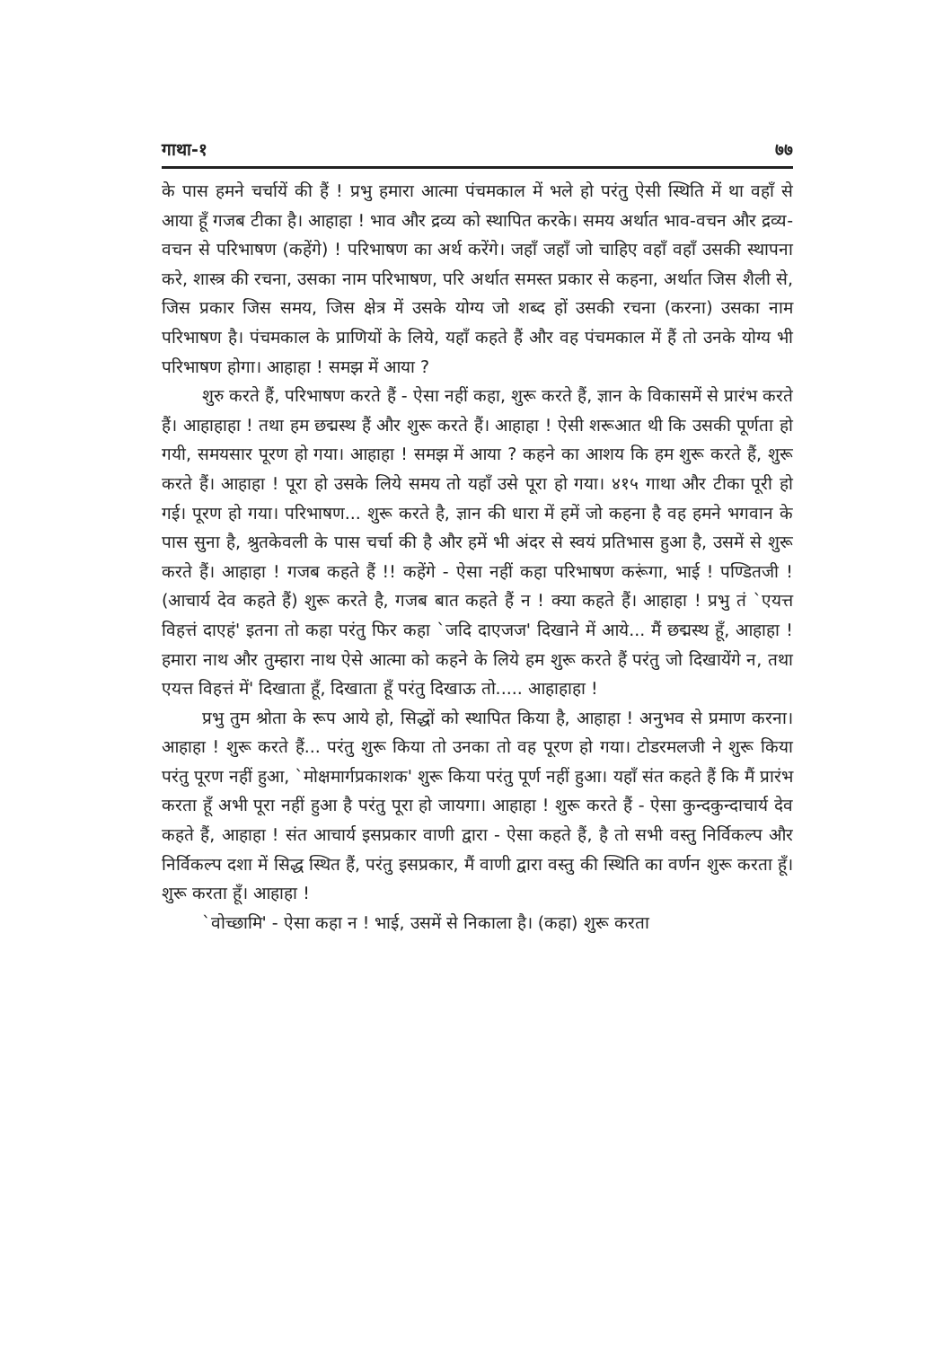गाथा-१ ७७
के पास हमने चर्चायें की हैं ! प्रभु हमारा आत्मा पंचमकाल में भले हो परंतु ऐसी स्थिति में था वहाँ से आया हूँ गजब टीका है। आहाहा ! भाव और द्रव्य को स्थापित करके। समय अर्थात भाव-वचन और द्रव्य-वचन से परिभाषण (कहेंगे) ! परिभाषण का अर्थ करेंगे। जहाँ जहाँ जो चाहिए वहाँ वहाँ उसकी स्थापना करे, शास्त्र की रचना, उसका नाम परिभाषण, परि अर्थात समस्त प्रकार से कहना, अर्थात जिस शैली से, जिस प्रकार जिस समय, जिस क्षेत्र में उसके योग्य जो शब्द हों उसकी रचना (करना) उसका नाम परिभाषण है। पंचमकाल के प्राणियों के लिये, यहाँ कहते हैं और वह पंचमकाल में हैं तो उनके योग्य भी परिभाषण होगा। आहाहा ! समझ में आया ?
शुरु करते हैं, परिभाषण करते हैं - ऐसा नहीं कहा, शुरू करते हैं, ज्ञान के विकासमें से प्रारंभ करते हैं। आहाहाहा ! तथा हम छद्मस्थ हैं और शुरू करते हैं। आहाहा ! ऐसी शरूआत थी कि उसकी पूर्णता हो गयी, समयसार पूरण हो गया। आहाहा ! समझ में आया ? कहने का आशय कि हम शुरू करते हैं, शुरू करते हैं। आहाहा ! पूरा हो उसके लिये समय तो यहाँ उसे पूरा हो गया। ४१५ गाथा और टीका पूरी हो गई। पूरण हो गया। परिभाषण... शुरू करते है, ज्ञान की धारा में हमें जो कहना है वह हमने भगवान के पास सुना है, श्रुतकेवली के पास चर्चा की है और हमें भी अंदर से स्वयं प्रतिभास हुआ है, उसमें से शुरू करते हैं। आहाहा ! गजब कहते हैं !! कहेंगे - ऐसा नहीं कहा परिभाषण करूंगा, भाई ! पण्डितजी ! (आचार्य देव कहते हैं) शुरू करते है, गजब बात कहते हैं न ! क्या कहते हैं। आहाहा ! प्रभु तं `एयत्त विहत्तं दाएहं' इतना तो कहा परंतु फिर कहा `जदि दाएजज' दिखाने में आये... मैं छद्मस्थ हूँ, आहाहा ! हमारा नाथ और तुम्हारा नाथ ऐसे आत्मा को कहने के लिये हम शुरू करते हैं परंतु जो दिखायेंगे न, तथा एयत्त विहत्तं में' दिखाता हूँ, दिखाता हूँ परंतु दिखाऊ तो..... आहाहाहा !
प्रभु तुम श्रोता के रूप आये हो, सिद्धों को स्थापित किया है, आहाहा ! अनुभव से प्रमाण करना। आहाहा ! शुरू करते हैं... परंतु शुरू किया तो उनका तो वह पूरण हो गया। टोडरमलजी ने शुरू किया परंतु पूरण नहीं हुआ, `मोक्षमार्गप्रकाशक' शुरू किया परंतु पूर्ण नहीं हुआ। यहाँ संत कहते हैं कि मैं प्रारंभ करता हूँ अभी पूरा नहीं हुआ है परंतु पूरा हो जायगा। आहाहा ! शुरू करते हैं - ऐसा कुन्दकुन्दाचार्य देव कहते हैं, आहाहा ! संत आचार्य इसप्रकार वाणी द्वारा - ऐसा कहते हैं, है तो सभी वस्तु निर्विकल्प और निर्विकल्प दशा में सिद्ध स्थित हैं, परंतु इसप्रकार, मैं वाणी द्वारा वस्तु की स्थिति का वर्णन शुरू करता हूँ। शुरू करता हूँ। आहाहा !
`वोच्छामि' - ऐसा कहा न ! भाई, उसमें से निकाला है। (कहा) शुरू करता